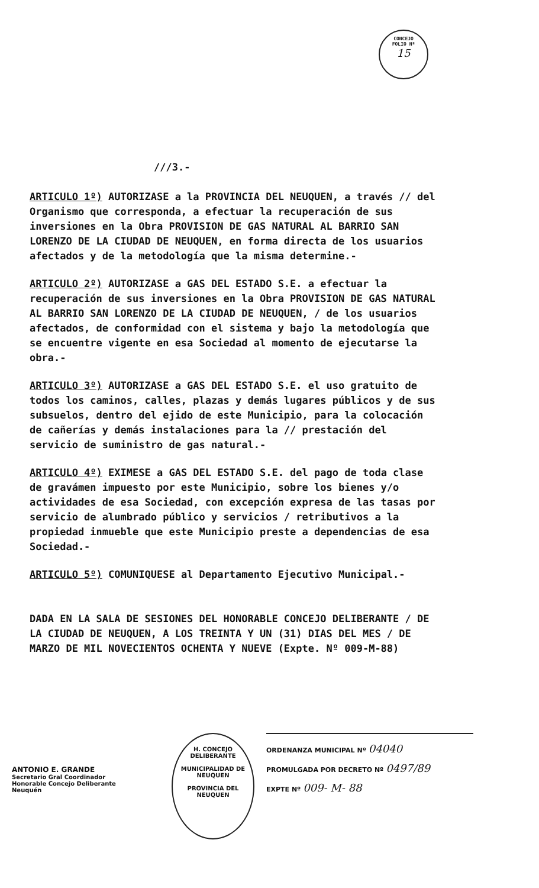CONCEJO
FOLIO Nº
15
///3.-
ARTICULO 1º) AUTORIZASE a la PROVINCIA DEL NEUQUEN, a través // del Organismo que corresponda, a efectuar la recuperación de sus inversiones en la Obra PROVISION DE GAS NATURAL AL BARRIO SAN LORENZO DE LA CIUDAD DE NEUQUEN, en forma directa de los usuarios afectados y de la metodología que la misma determine.-
ARTICULO 2º) AUTORIZASE a GAS DEL ESTADO S.E. a efectuar la recuperación de sus inversiones en la Obra PROVISION DE GAS NATURAL AL BARRIO SAN LORENZO DE LA CIUDAD DE NEUQUEN, / de los usuarios afectados, de conformidad con el sistema y bajo la metodología que se encuentre vigente en esa Sociedad al momento de ejecutarse la obra.-
ARTICULO 3º) AUTORIZASE a GAS DEL ESTADO S.E. el uso gratuito de todos los caminos, calles, plazas y demás lugares públicos y de sus subsuelos, dentro del ejido de este Municipio, para la colocación de cañerías y demás instalaciones para la // prestación del servicio de suministro de gas natural.-
ARTICULO 4º) EXIMESE a GAS DEL ESTADO S.E. del pago de toda clase de gravámen impuesto por este Municipio, sobre los bienes y/o actividades de esa Sociedad, con excepción expresa de las tasas por servicio de alumbrado público y servicios / retributivos a la propiedad inmueble que este Municipio preste a dependencias de esa Sociedad.-
ARTICULO 5º) COMUNIQUESE al Departamento Ejecutivo Municipal.-
DADA EN LA SALA DE SESIONES DEL HONORABLE CONCEJO DELIBERANTE / DE LA CIUDAD DE NEUQUEN, A LOS TREINTA Y UN (31) DIAS DEL MES / DE MARZO DE MIL NOVECIENTOS OCHENTA Y NUEVE (Expte. Nº 009-M-88)
ANTONIO E. GRANDE
Secretario Gral Coordinador
Honorable Concejo Deliberante
Neuquén
H. CONCEJO DELIBERANTE
MUNICIPALIDAD DE NEUQUEN
PROVINCIA DEL NEUQUEN
ORDENANZA MUNICIPAL Nº 04040
PROMULGADA POR DECRETO Nº 0497/89
EXPTE Nº 009- M- 88